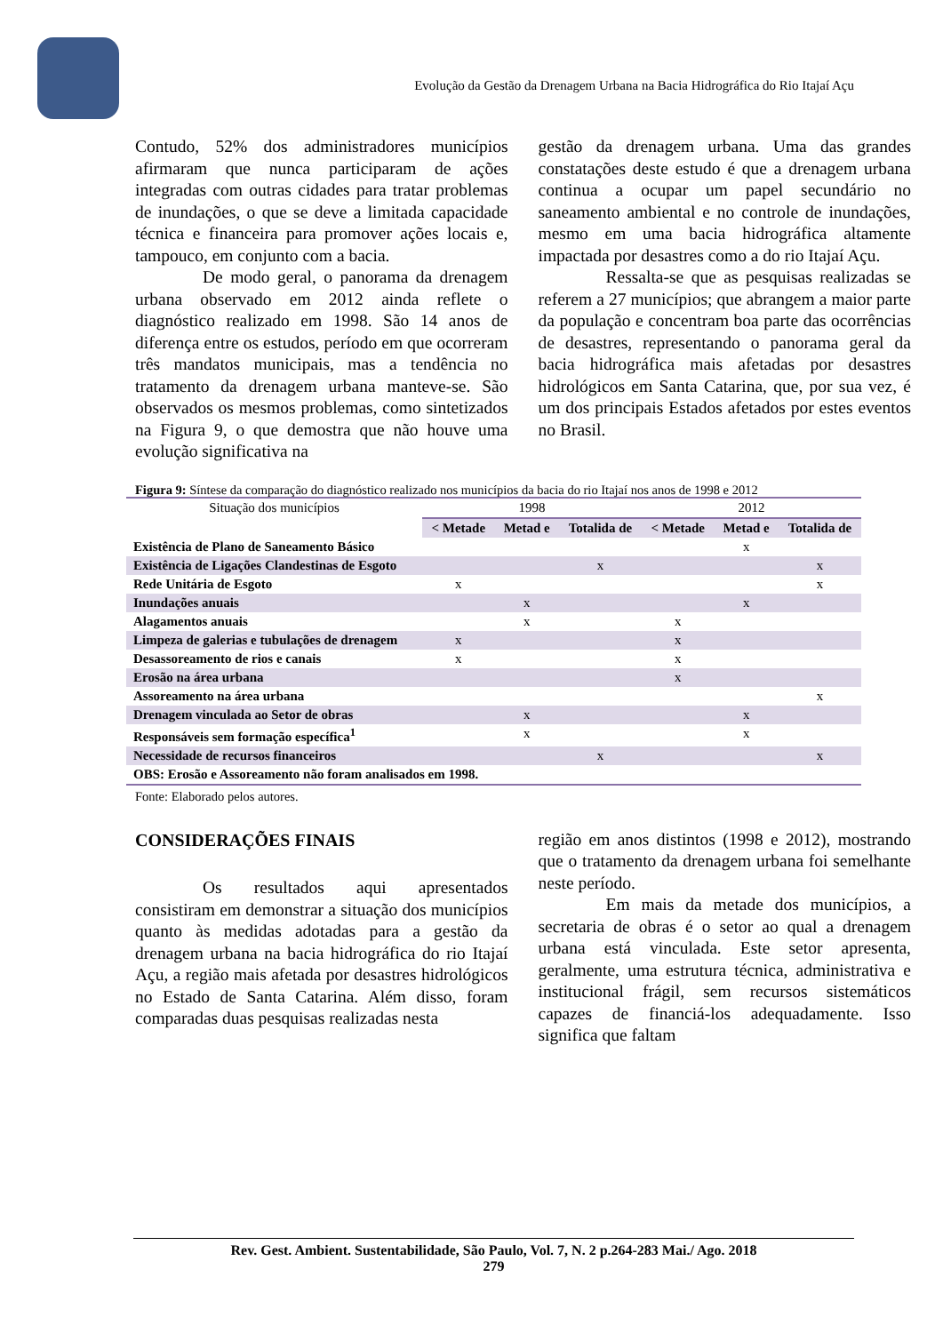Evolução da Gestão da Drenagem Urbana na Bacia Hidrográfica do Rio Itajaí Açu
Contudo, 52% dos administradores municípios afirmaram que nunca participaram de ações integradas com outras cidades para tratar problemas de inundações, o que se deve a limitada capacidade técnica e financeira para promover ações locais e, tampouco, em conjunto com a bacia.
De modo geral, o panorama da drenagem urbana observado em 2012 ainda reflete o diagnóstico realizado em 1998. São 14 anos de diferença entre os estudos, período em que ocorreram três mandatos municipais, mas a tendência no tratamento da drenagem urbana manteve-se. São observados os mesmos problemas, como sintetizados na Figura 9, o que demostra que não houve uma evolução significativa na
gestão da drenagem urbana. Uma das grandes constatações deste estudo é que a drenagem urbana continua a ocupar um papel secundário no saneamento ambiental e no controle de inundações, mesmo em uma bacia hidrográfica altamente impactada por desastres como a do rio Itajaí Açu.
Ressalta-se que as pesquisas realizadas se referem a 27 municípios; que abrangem a maior parte da população e concentram boa parte das ocorrências de desastres, representando o panorama geral da bacia hidrográfica mais afetadas por desastres hidrológicos em Santa Catarina, que, por sua vez, é um dos principais Estados afetados por estes eventos no Brasil.
Figura 9: Síntese da comparação do diagnóstico realizado nos municípios da bacia do rio Itajaí nos anos de 1998 e 2012
| Situação dos municípios | 1998 | | | 2012 | | |
| | < Metade | Metad e | Totalida de | < Metade | Metad e | Totalida de |
| Existência de Plano de Saneamento Básico | | | | | x | |
| Existência de Ligações Clandestinas de Esgoto | | | x | | | x |
| Rede Unitária de Esgoto | x | | | | | x |
| Inundações anuais | | x | | | x | |
| Alagamentos anuais | | x | | x | | |
| Limpeza de galerias e tubulações de drenagem | x | | | x | | |
| Desassoreamento de rios e canais | x | | | x | | |
| Erosão na área urbana | | | | x | | |
| Assoreamento na área urbana | | | | | | x |
| Drenagem vinculada ao Setor de obras | | x | | | x | |
| Responsáveis sem formação específica<sup>1</sup> | | x | | | x | |
| Necessidade de recursos financeiros | | | x | | | x |
| OBS: Erosão e Assoreamento não foram analisados em 1998. | | | | | | |
Fonte: Elaborado pelos autores.
CONSIDERAÇÕES FINAIS
Os resultados aqui apresentados consistiram em demonstrar a situação dos municípios quanto às medidas adotadas para a gestão da drenagem urbana na bacia hidrográfica do rio Itajaí Açu, a região mais afetada por desastres hidrológicos no Estado de Santa Catarina. Além disso, foram comparadas duas pesquisas realizadas nesta
região em anos distintos (1998 e 2012), mostrando que o tratamento da drenagem urbana foi semelhante neste período.
Em mais da metade dos municípios, a secretaria de obras é o setor ao qual a drenagem urbana está vinculada. Este setor apresenta, geralmente, uma estrutura técnica, administrativa e institucional frágil, sem recursos sistemáticos capazes de financiá-los adequadamente. Isso significa que faltam
Rev. Gest. Ambient. Sustentabilidade, São Paulo, Vol. 7, N. 2 p.264-283 Mai./ Ago. 2018
279